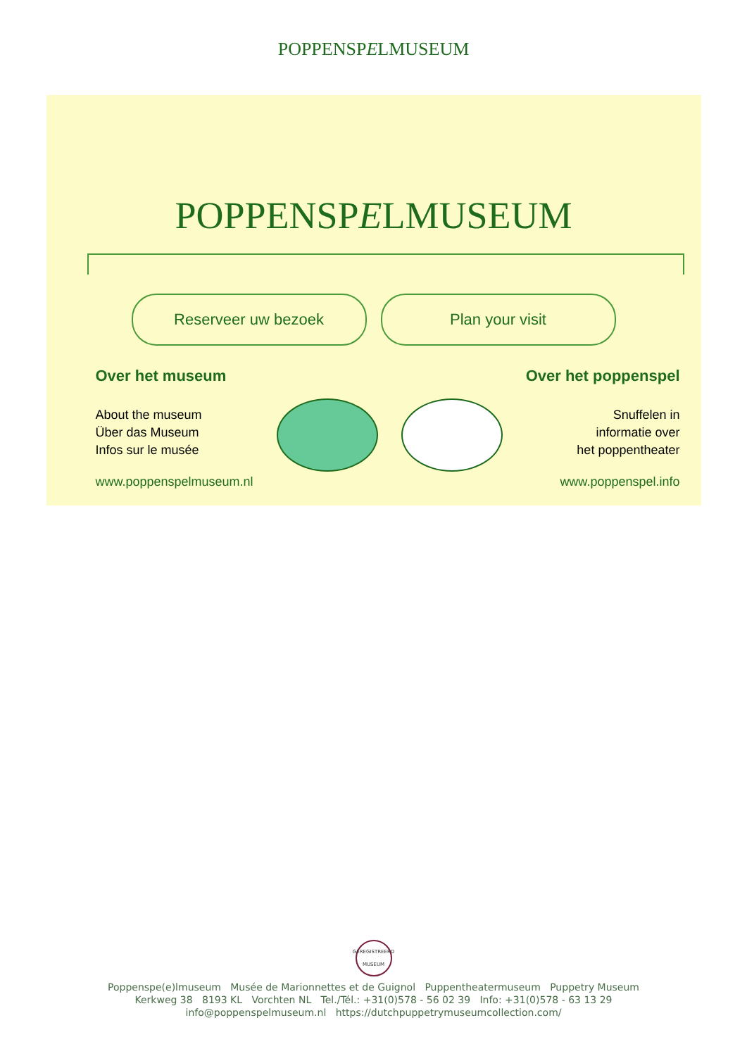POPPENSPELMUSEUM
POPPENSPELMUSEUM
Reserveer uw bezoek Plan your visit
Over het museum
About the museum
Über das Museum
Infos sur le musée
www.poppenspelmuseum.nl
Over het poppenspel
Snuffelen in
informatie over
het poppentheater
www.poppenspel.info
GEREGISTREERD MUSEUM
Poppenspe(e)lmuseum Musée de Marionnettes et de Guignol Puppentheatermuseum Puppetry Museum
Kerkweg 38 8193 KL Vorchten NL Tel./Tél.: +31(0)578 - 56 02 39 Info: +31(0)578 - 63 13 29
info@poppenspelmuseum.nl https://dutchpuppetrymuseumcollection.com/